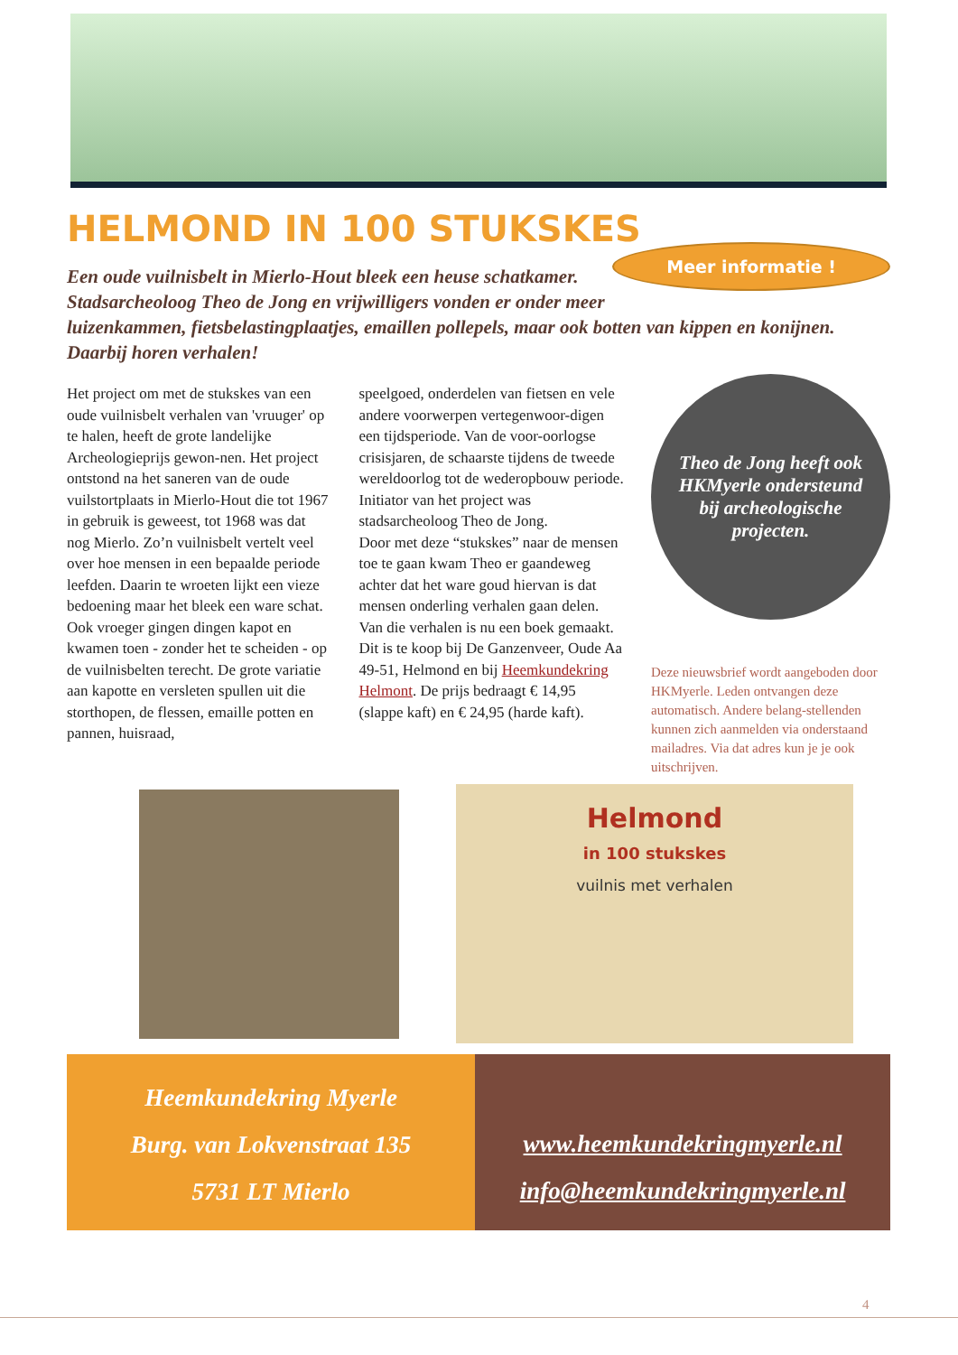HELMOND IN 100 STUKSKES
Meer informatie !
Een oude vuilnisbelt in Mierlo-Hout bleek een heuse schatkamer. Stadsarcheoloog Theo de Jong en vrijwilligers vonden er onder meer luizenkammen, fietsbelastingplaatjes, emaillen pollepels, maar ook botten van kippen en konijnen. Daarbij horen verhalen!
Het project om met de stukskes van een oude vuilnisbelt verhalen van 'vruuger' op te halen, heeft de grote landelijke Archeologieprijs gewon-nen. Het project ontstond na het saneren van de oude vuilstortplaats in Mierlo-Hout die tot 1967 in gebruik is geweest, tot 1968 was dat nog Mierlo. Zo’n vuilnisbelt vertelt veel over hoe mensen in een bepaalde periode leefden. Daarin te wroeten lijkt een vieze bedoening maar het bleek een ware schat. Ook vroeger gingen dingen kapot en kwamen toen - zonder het te scheiden - op de vuilnisbelten terecht. De grote variatie aan kapotte en versleten spullen uit die storthopen, de flessen, emaille potten en pannen, huisraad,
speelgoed, onderdelen van fietsen en vele andere voorwerpen vertegenwoor-digen een tijdsperiode. Van de voor-oorlogse crisisjaren, de schaarste tijdens de tweede wereldoorlog tot de wederopbouw periode. Initiator van het project was stadsarcheoloog Theo de Jong.
Door met deze “stukskes” naar de mensen toe te gaan kwam Theo er gaandeweg achter dat het ware goud hiervan is dat mensen onderling verhalen gaan delen. Van die verhalen is nu een boek gemaakt. Dit is te koop bij De Ganzenveer, Oude Aa 49-51, Helmond en bij Heemkundekring Helmont. De prijs bedraagt € 14,95 (slappe kaft) en € 24,95 (harde kaft).
Theo de Jong heeft ook HKMyerle ondersteund bij archeologische projecten.
Deze nieuwsbrief wordt aangeboden door HKMyerle. Leden ontvangen deze automatisch. Andere belang-stellenden kunnen zich aanmelden via onderstaand mailadres. Via dat adres kun je je ook uitschrijven.
Helmond
in 100 stukskes
vuilnis met verhalen
Heemkundekring Myerle
Burg. van Lokvenstraat 135
5731 LT Mierlo
www.heemkundekringmyerle.nl
info@heemkundekringmyerle.nl
4